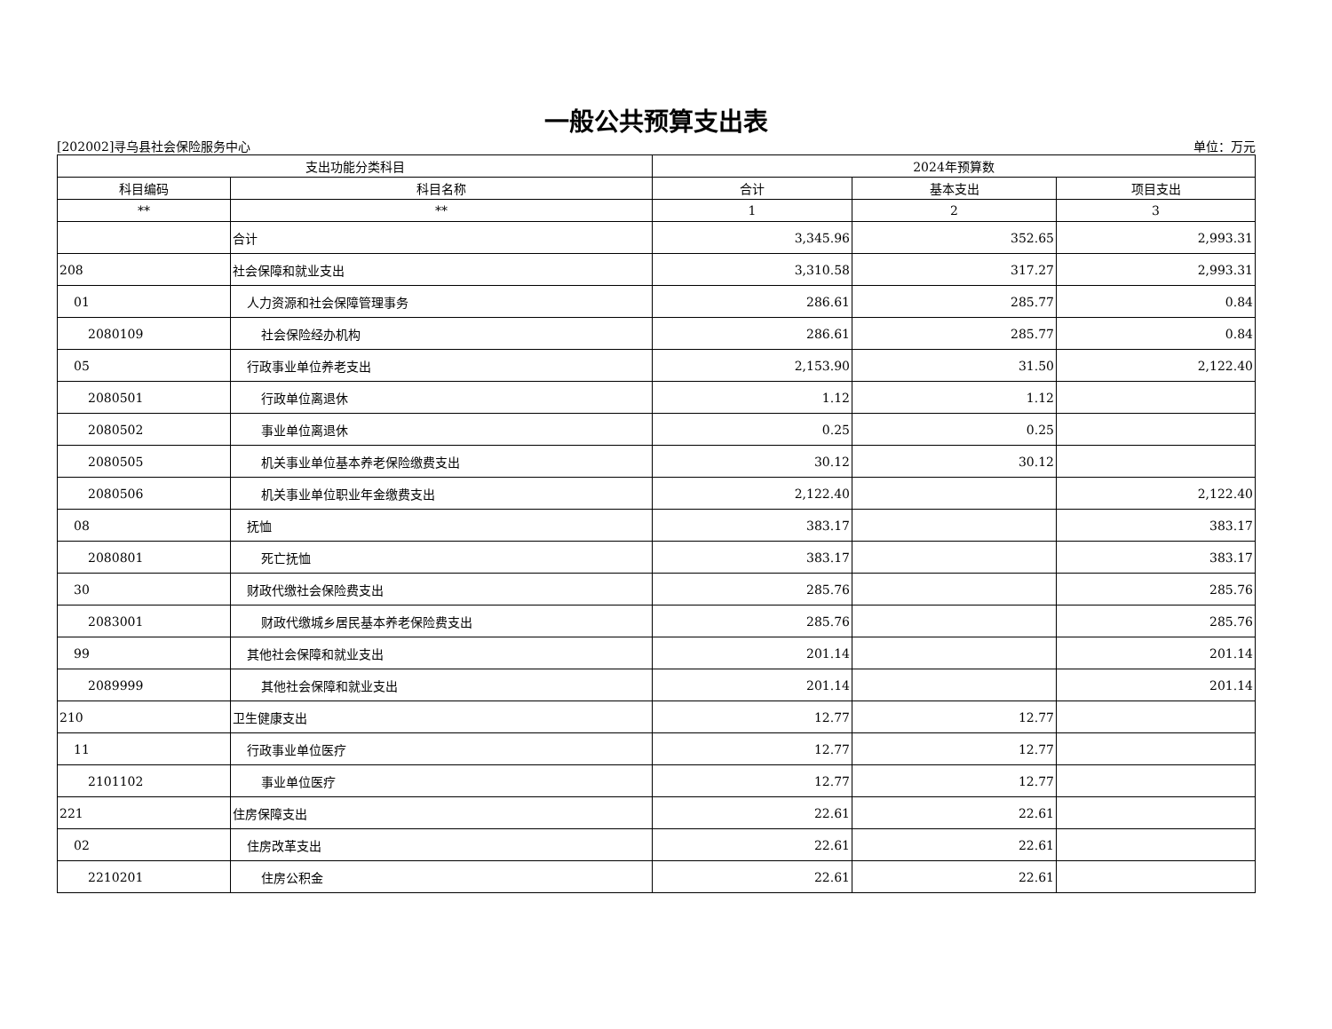一般公共预算支出表
[202002]寻乌县社会保险服务中心 单位：万元
| 支出功能分类科目 | | 2024年预算数 | | |
| --- | --- | --- | --- | --- |
| 科目编码 | 科目名称 | 合计 | 基本支出 | 项目支出 |
| ** | ** | 1 | 2 | 3 |
| | 合计 | 3,345.96 | 352.65 | 2,993.31 |
| 208 | 社会保障和就业支出 | 3,310.58 | 317.27 | 2,993.31 |
| 01 | 人力资源和社会保障管理事务 | 286.61 | 285.77 | 0.84 |
| 2080109 | 社会保险经办机构 | 286.61 | 285.77 | 0.84 |
| 05 | 行政事业单位养老支出 | 2,153.90 | 31.50 | 2,122.40 |
| 2080501 | 行政单位离退休 | 1.12 | 1.12 | |
| 2080502 | 事业单位离退休 | 0.25 | 0.25 | |
| 2080505 | 机关事业单位基本养老保险缴费支出 | 30.12 | 30.12 | |
| 2080506 | 机关事业单位职业年金缴费支出 | 2,122.40 | | 2,122.40 |
| 08 | 抚恤 | 383.17 | | 383.17 |
| 2080801 | 死亡抚恤 | 383.17 | | 383.17 |
| 30 | 财政代缴社会保险费支出 | 285.76 | | 285.76 |
| 2083001 | 财政代缴城乡居民基本养老保险费支出 | 285.76 | | 285.76 |
| 99 | 其他社会保障和就业支出 | 201.14 | | 201.14 |
| 2089999 | 其他社会保障和就业支出 | 201.14 | | 201.14 |
| 210 | 卫生健康支出 | 12.77 | 12.77 | |
| 11 | 行政事业单位医疗 | 12.77 | 12.77 | |
| 2101102 | 事业单位医疗 | 12.77 | 12.77 | |
| 221 | 住房保障支出 | 22.61 | 22.61 | |
| 02 | 住房改革支出 | 22.61 | 22.61 | |
| 2210201 | 住房公积金 | 22.61 | 22.61 | |